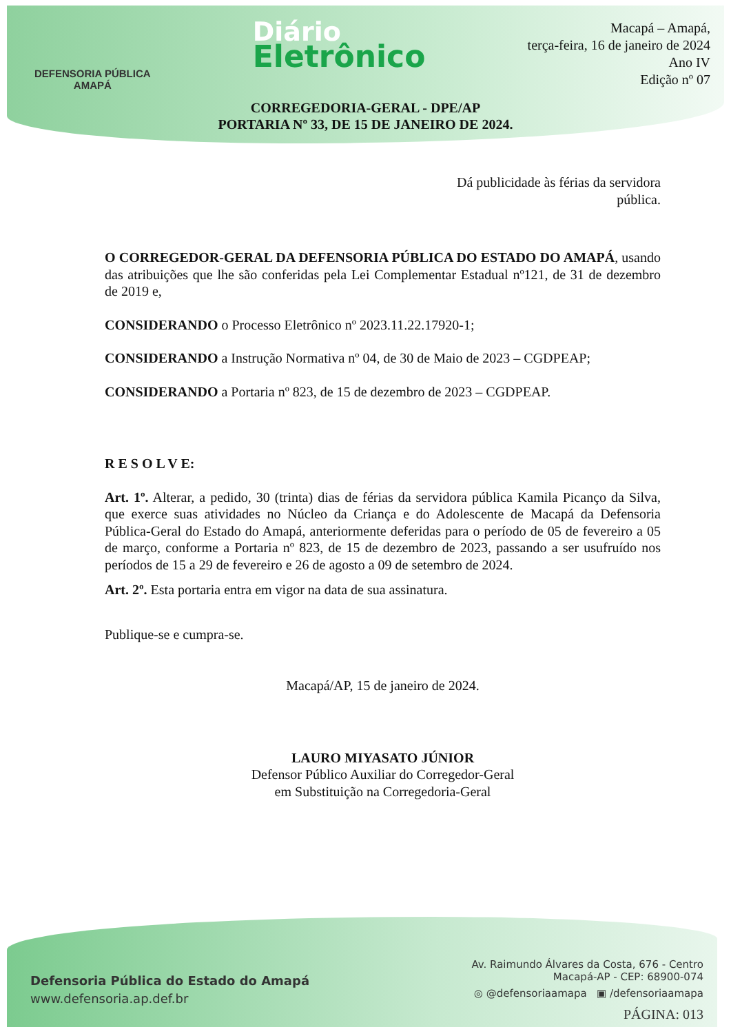DEFENSORIA PÚBLICA
AMAPÁ
Diário
Eletrônico
Macapá – Amapá,
terça-feira, 16 de janeiro de 2024
Ano IV
Edição nº 07
CORREGEDORIA-GERAL - DPE/AP
PORTARIA Nº 33, DE 15 DE JANEIRO DE 2024.
Dá publicidade às férias da servidora pública.
O CORREGEDOR-GERAL DA DEFENSORIA PÚBLICA DO ESTADO DO AMAPÁ, usando das atribuições que lhe são conferidas pela Lei Complementar Estadual nº121, de 31 de dezembro de 2019 e,
CONSIDERANDO o Processo Eletrônico nº 2023.11.22.17920-1;
CONSIDERANDO a Instrução Normativa nº 04, de 30 de Maio de 2023 – CGDPEAP;
CONSIDERANDO a Portaria nº 823, de 15 de dezembro de 2023 – CGDPEAP.
R E S O L V E:
Art. 1º. Alterar, a pedido, 30 (trinta) dias de férias da servidora pública Kamila Picanço da Silva, que exerce suas atividades no Núcleo da Criança e do Adolescente de Macapá da Defensoria Pública-Geral do Estado do Amapá, anteriormente deferidas para o período de 05 de fevereiro a 05 de março, conforme a Portaria nº 823, de 15 de dezembro de 2023, passando a ser usufruído nos períodos de 15 a 29 de fevereiro e 26 de agosto a 09 de setembro de 2024.
Art. 2º. Esta portaria entra em vigor na data de sua assinatura.
Publique-se e cumpra-se.
Macapá/AP, 15 de janeiro de 2024.
LAURO MIYASATO JÚNIOR
Defensor Público Auxiliar do Corregedor-Geral
em Substituição na Corregedoria-Geral
Defensoria Pública do Estado do Amapá
www.defensoria.ap.def.br
Av. Raimundo Álvares da Costa, 676 - Centro
Macapá-AP - CEP: 68900-074
◎ @defensoriaamapa ▣ /defensoriaamapa
PÁGINA: 013